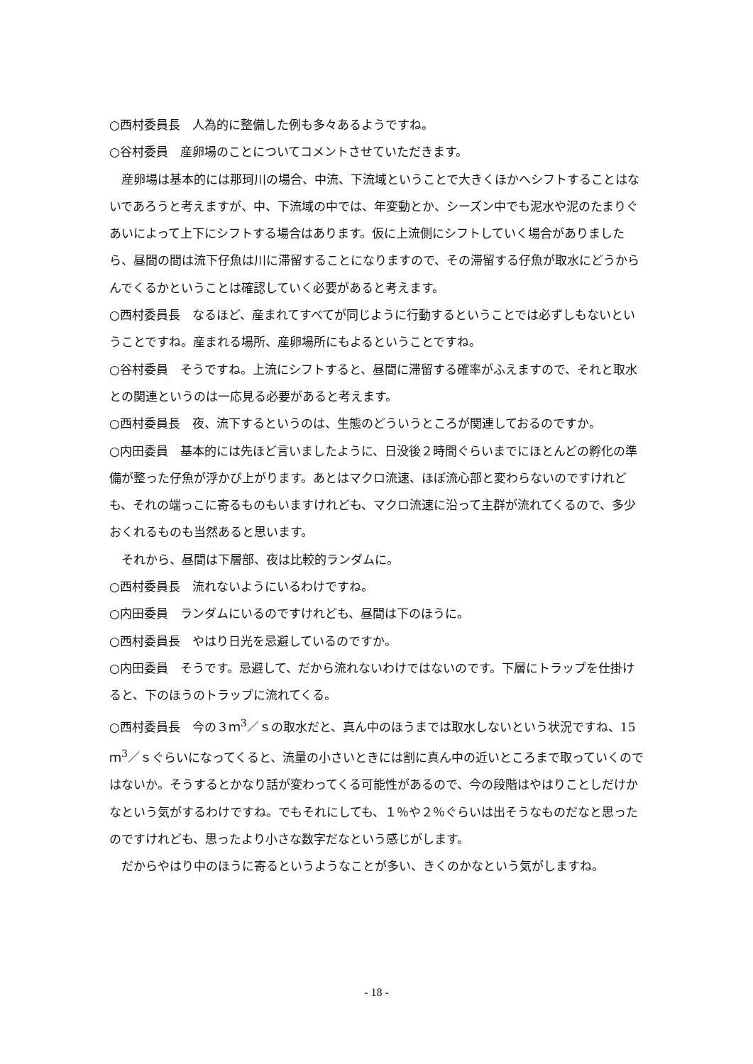○西村委員長　人為的に整備した例も多々あるようですね。
○谷村委員　産卵場のことについてコメントさせていただきます。
産卵場は基本的には那珂川の場合、中流、下流域ということで大きくほかへシフトすることはないであろうと考えますが、中、下流域の中では、年変動とか、シーズン中でも泥水や泥のたまりぐあいによって上下にシフトする場合はあります。仮に上流側にシフトしていく場合がありましたら、昼間の間は流下仔魚は川に滞留することになりますので、その滞留する仔魚が取水にどうからんでくるかということは確認していく必要があると考えます。
○西村委員長　なるほど、産まれてすべてが同じように行動するということでは必ずしもないということですね。産まれる場所、産卵場所にもよるということですね。
○谷村委員　そうですね。上流にシフトすると、昼間に滞留する確率がふえますので、それと取水との関連というのは一応見る必要があると考えます。
○西村委員長　夜、流下するというのは、生態のどういうところが関連しておるのですか。
○内田委員　基本的には先ほど言いましたように、日没後２時間ぐらいまでにほとんどの孵化の準備が整った仔魚が浮かび上がります。あとはマクロ流速、ほぼ流心部と変わらないのですけれども、それの端っこに寄るものもいますけれども、マクロ流速に沿って主群が流れてくるので、多少おくれるものも当然あると思います。
それから、昼間は下層部、夜は比較的ランダムに。
○西村委員長　流れないようにいるわけですね。
○内田委員　ランダムにいるのですけれども、昼間は下のほうに。
○西村委員長　やはり日光を忌避しているのですか。
○内田委員　そうです。忌避して、だから流れないわけではないのです。下層にトラップを仕掛けると、下のほうのトラップに流れてくる。
○西村委員長　今の３ｍ<sup>3</sup>／ｓの取水だと、真ん中のほうまでは取水しないという状況ですね、15ｍ<sup>3</sup>／ｓぐらいになってくると、流量の小さいときには割に真ん中の近いところまで取っていくのではないか。そうするとかなり話が変わってくる可能性があるので、今の段階はやはりことしだけかなという気がするわけですね。でもそれにしても、１％や２％ぐらいは出そうなものだなと思ったのですけれども、思ったより小さな数字だなという感じがします。
だからやはり中のほうに寄るというようなことが多い、きくのかなという気がしますね。
- 18 -